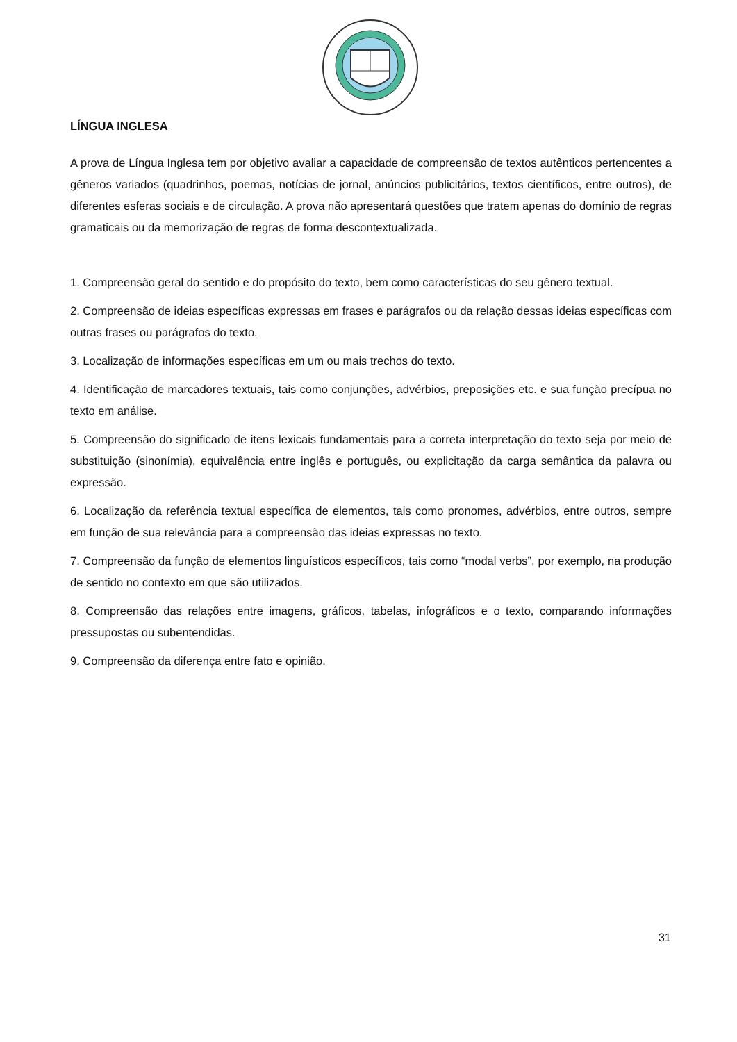LÍNGUA INGLESA
A prova de Língua Inglesa tem por objetivo avaliar a capacidade de compreensão de textos autênticos pertencentes a gêneros variados (quadrinhos, poemas, notícias de jornal, anúncios publicitários, textos científicos, entre outros), de diferentes esferas sociais e de circulação. A prova não apresentará questões que tratem apenas do domínio de regras gramaticais ou da memorização de regras de forma descontextualizada.
1. Compreensão geral do sentido e do propósito do texto, bem como características do seu gênero textual.
2. Compreensão de ideias específicas expressas em frases e parágrafos ou da relação dessas ideias específicas com outras frases ou parágrafos do texto.
3. Localização de informações específicas em um ou mais trechos do texto.
4. Identificação de marcadores textuais, tais como conjunções, advérbios, preposições etc. e sua função precípua no texto em análise.
5. Compreensão do significado de itens lexicais fundamentais para a correta interpretação do texto seja por meio de substituição (sinonímia), equivalência entre inglês e português, ou explicitação da carga semântica da palavra ou expressão.
6. Localização da referência textual específica de elementos, tais como pronomes, advérbios, entre outros, sempre em função de sua relevância para a compreensão das ideias expressas no texto.
7. Compreensão da função de elementos linguísticos específicos, tais como “modal verbs”, por exemplo, na produção de sentido no contexto em que são utilizados.
8. Compreensão das relações entre imagens, gráficos, tabelas, infográficos e o texto, comparando informações pressupostas ou subentendidas.
9. Compreensão da diferença entre fato e opinião.
31